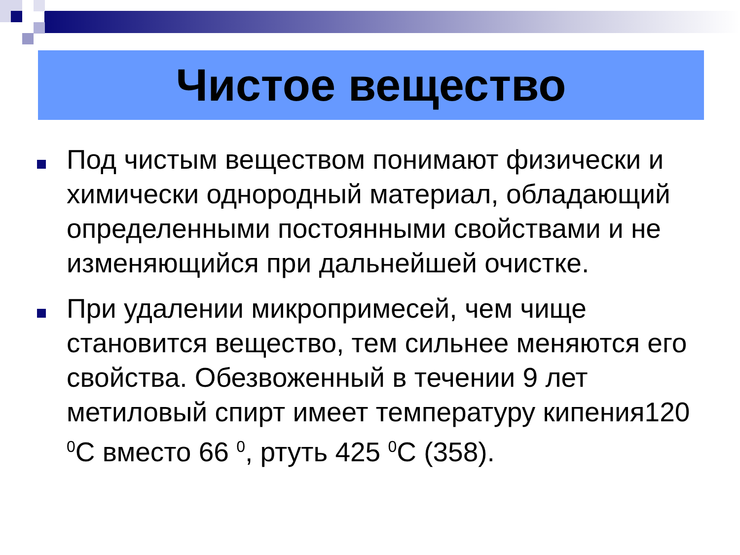Чистое вещество
Под чистым веществом понимают физически и химически однородный материал, обладающий определенными постоянными свойствами и не изменяющийся при дальнейшей очистке.
При удалении микропримесей, чем чище становится вещество, тем сильнее меняются его свойства. Обезвоженный в течении 9 лет метиловый спирт имеет температуру кипения120 <sup>0</sup>С вместо 66 <sup>0</sup>, ртуть 425 <sup>0</sup>С (358).